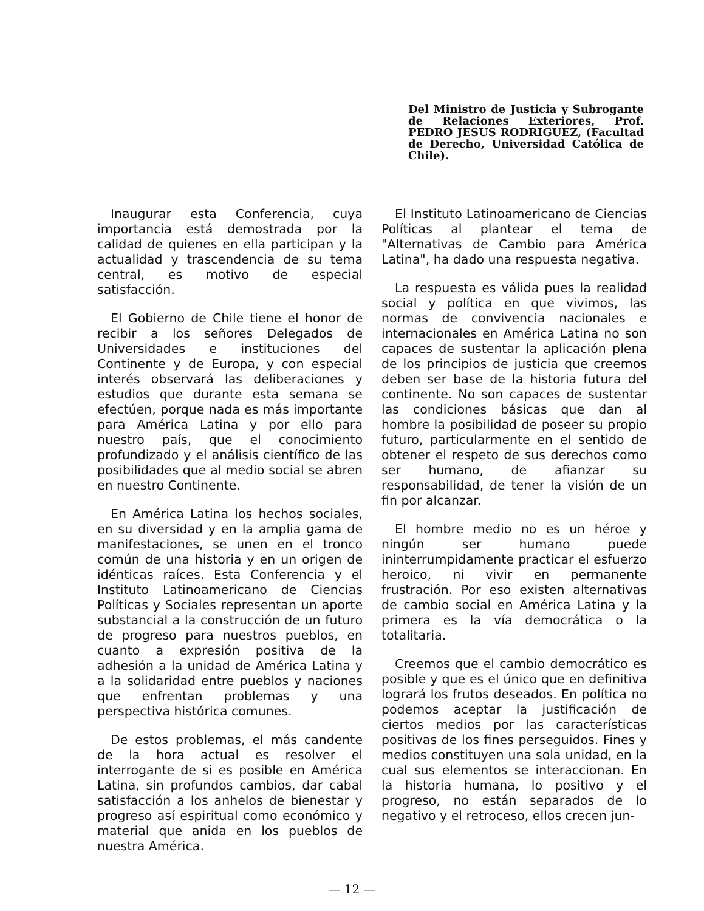Del Ministro de Justicia y Subrogante de Relaciones Exteriores, Prof. PEDRO JESUS RODRIGUEZ, (Facultad de Derecho, Universidad Católica de Chile).
Inaugurar esta Conferencia, cuya importancia está demostrada por la calidad de quienes en ella participan y la actualidad y trascendencia de su tema central, es motivo de especial satisfacción.
El Gobierno de Chile tiene el honor de recibir a los señores Delegados de Universidades e instituciones del Continente y de Europa, y con especial interés observará las deliberaciones y estudios que durante esta semana se efectúen, porque nada es más importante para América Latina y por ello para nuestro país, que el conocimiento profundizado y el análisis científico de las posibilidades que al medio social se abren en nuestro Continente.
En América Latina los hechos sociales, en su diversidad y en la amplia gama de manifestaciones, se unen en el tronco común de una historia y en un origen de idénticas raíces. Esta Conferencia y el Instituto Latinoamericano de Ciencias Políticas y Sociales representan un aporte substancial a la construcción de un futuro de progreso para nuestros pueblos, en cuanto a expresión positiva de la adhesión a la unidad de América Latina y a la solidaridad entre pueblos y naciones que enfrentan problemas y una perspectiva histórica comunes.
De estos problemas, el más candente de la hora actual es resolver el interrogante de si es posible en América Latina, sin profundos cambios, dar cabal satisfacción a los anhelos de bienestar y progreso así espiritual como económico y material que anida en los pueblos de nuestra América.
El Instituto Latinoamericano de Ciencias Políticas al plantear el tema de "Alternativas de Cambio para América Latina", ha dado una respuesta negativa.
La respuesta es válida pues la realidad social y política en que vivimos, las normas de convivencia nacionales e internacionales en América Latina no son capaces de sustentar la aplicación plena de los principios de justicia que creemos deben ser base de la historia futura del continente. No son capaces de sustentar las condiciones básicas que dan al hombre la posibilidad de poseer su propio futuro, particularmente en el sentido de obtener el respeto de sus derechos como ser humano, de afianzar su responsabilidad, de tener la visión de un fin por alcanzar.
El hombre medio no es un héroe y ningún ser humano puede ininterrumpidamente practicar el esfuerzo heroico, ni vivir en permanente frustración. Por eso existen alternativas de cambio social en América Latina y la primera es la vía democrática o la totalitaria.
Creemos que el cambio democrático es posible y que es el único que en definitiva logrará los frutos deseados. En política no podemos aceptar la justificación de ciertos medios por las características positivas de los fines perseguidos. Fines y medios constituyen una sola unidad, en la cual sus elementos se interaccionan. En la historia humana, lo positivo y el progreso, no están separados de lo negativo y el retroceso, ellos crecen jun-
— 12 —